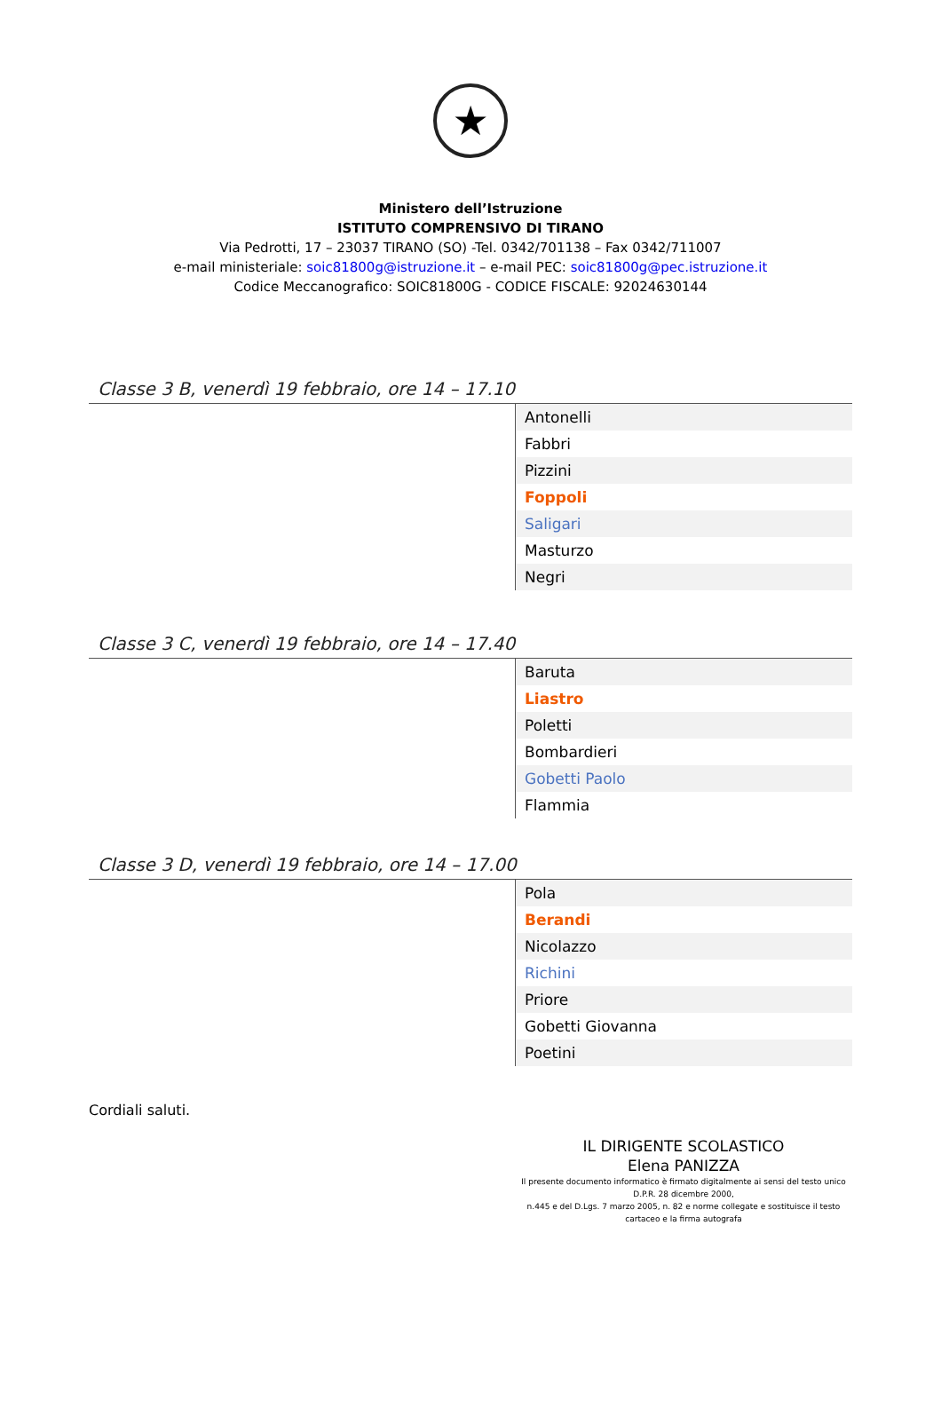★
Ministero dell’Istruzione
ISTITUTO COMPRENSIVO DI TIRANO
Via Pedrotti, 17 – 23037 TIRANO (SO) -Tel. 0342/701138 – Fax 0342/711007
e-mail ministeriale: soic81800g@istruzione.it – e-mail PEC: soic81800g@pec.istruzione.it
Codice Meccanografico: SOIC81800G - CODICE FISCALE: 92024630144
Classe 3 B, venerdì 19 febbraio, ore 14 – 17.10
| Antonelli |
| Fabbri |
| Pizzini |
| Foppoli |
| Saligari |
| Masturzo |
| Negri |
Classe 3 C, venerdì 19 febbraio, ore 14 – 17.40
| Baruta |
| Liastro |
| Poletti |
| Bombardieri |
| Gobetti Paolo |
| Flammia |
Classe 3 D, venerdì 19 febbraio, ore 14 – 17.00
| Pola |
| Berandi |
| Nicolazzo |
| Richini |
| Priore |
| Gobetti Giovanna |
| Poetini |
Cordiali saluti.
IL DIRIGENTE SCOLASTICO
Elena PANIZZA
Il presente documento informatico è firmato digitalmente ai sensi del testo unico D.P.R. 28 dicembre 2000,
n.445 e del D.Lgs. 7 marzo 2005, n. 82 e norme collegate e sostituisce il testo cartaceo e la firma autografa